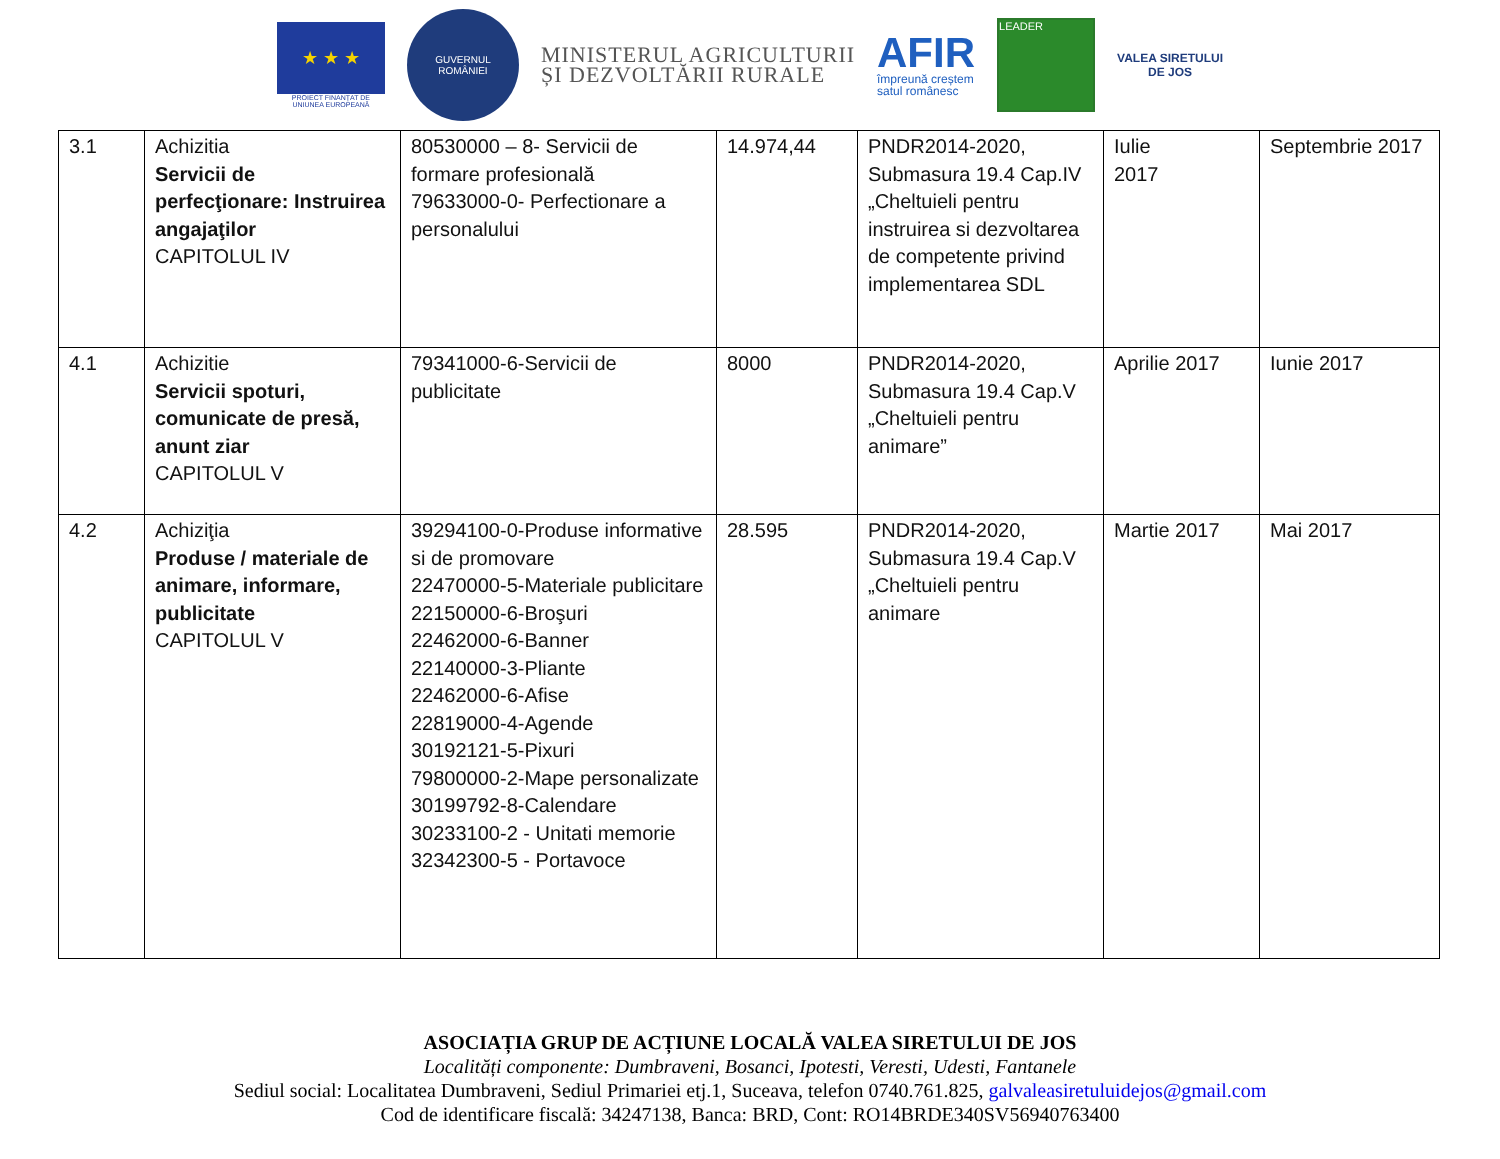★ ★ ★
PROIECT FINANȚAT DE
UNIUNEA EUROPEANĂ
GUVERNUL
ROMÂNIEI
MINISTERUL AGRICULTURII
ȘI DEZVOLTĂRII RURALE
AFIR
împreună creștem
satul românesc
LEADER
VALEA SIRETULUI
DE JOS
| 3.1 | Achizitia Servicii de perfecţionare: Instruirea angajaţilor CAPITOLUL IV | 80530000 – 8- Servicii de formare profesională 79633000-0- Perfectionare a personalului | 14.974,44 | PNDR2014-2020, Submasura 19.4 Cap.IV „Cheltuieli pentru instruirea si dezvoltarea de competente privind implementarea SDL | Iulie 2017 | Septembrie 2017 |
| 4.1 | Achizitie Servicii spoturi, comunicate de presă, anunt ziar CAPITOLUL V | 79341000-6-Servicii de publicitate | 8000 | PNDR2014-2020, Submasura 19.4 Cap.V „Cheltuieli pentru animare” | Aprilie 2017 | Iunie 2017 |
| 4.2 | Achiziţia Produse / materiale de animare, informare, publicitate CAPITOLUL V | 39294100-0-Produse informative si de promovare 22470000-5-Materiale publicitare 22150000-6-Broşuri 22462000-6-Banner 22140000-3-Pliante 22462000-6-Afise 22819000-4-Agende 30192121-5-Pixuri 79800000-2-Mape personalizate 30199792-8-Calendare 30233100-2 - Unitati memorie 32342300-5 - Portavoce | 28.595 | PNDR2014-2020, Submasura 19.4 Cap.V „Cheltuieli pentru animare | Martie 2017 | Mai 2017 |
ASOCIAȚIA GRUP DE ACȚIUNE LOCALĂ VALEA SIRETULUI DE JOS
Localități componente: Dumbraveni, Bosanci, Ipotesti, Veresti, Udesti, Fantanele
Sediul social: Localitatea Dumbraveni, Sediul Primariei etj.1, Suceava, telefon 0740.761.825, galvaleasiretuluidejos@gmail.com
Cod de identificare fiscală: 34247138, Banca: BRD, Cont: RO14BRDE340SV56940763400